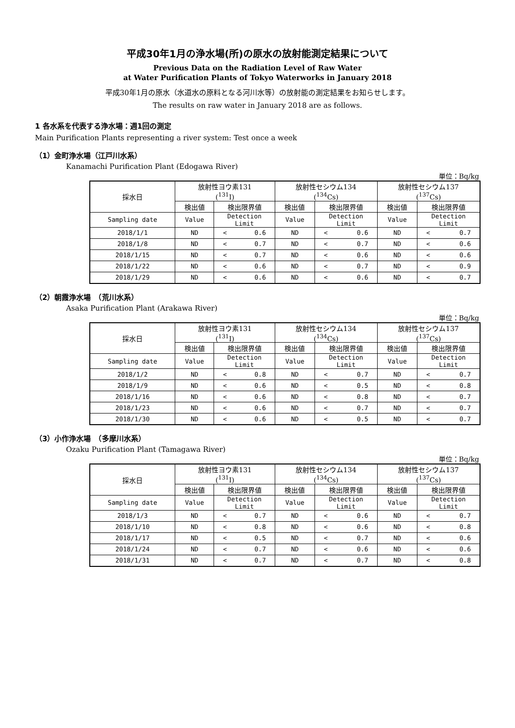平成30年1月の浄水場(所)の原水の放射能測定結果について
Previous Data on the Radiation Level of Raw Water
at Water Purification Plants of Tokyo Waterworks in January 2018
平成30年1月の原水（水道水の原料となる河川水等）の放射能の測定結果をお知らせします。
The results on raw water in January 2018 are as follows.
1 各水系を代表する浄水場：週1回の測定
Main Purification Plants representing a river system: Test once a week
（1）金町浄水場（江戸川水系）
Kanamachi Purification Plant (Edogawa River)
単位：Bq/kg
| 採水日 | 放射性ヨウ素131 (<sup>131</sup>I) | | 放射性セシウム134 (<sup>134</sup>Cs) | | 放射性セシウム137 (<sup>137</sup>Cs) | |
| --- | --- | --- | --- | --- | --- | --- |
| | 検出値 | 検出限界値 | 検出値 | 検出限界値 | 検出値 | 検出限界値 |
| Sampling date | Value | Detection Limit | Value | Detection Limit | Value | Detection Limit |
| 2018/1/1 | ND | < 0.6 | ND | < 0.6 | ND | < 0.7 |
| 2018/1/8 | ND | < 0.7 | ND | < 0.7 | ND | < 0.6 |
| 2018/1/15 | ND | < 0.7 | ND | < 0.6 | ND | < 0.6 |
| 2018/1/22 | ND | < 0.6 | ND | < 0.7 | ND | < 0.9 |
| 2018/1/29 | ND | < 0.6 | ND | < 0.6 | ND | < 0.7 |
（2）朝霞浄水場　（荒川水系）
Asaka Purification Plant (Arakawa River)
単位：Bq/kg
| 採水日 | 放射性ヨウ素131 (<sup>131</sup>I) | | 放射性セシウム134 (<sup>134</sup>Cs) | | 放射性セシウム137 (<sup>137</sup>Cs) | |
| --- | --- | --- | --- | --- | --- | --- |
| | 検出値 | 検出限界値 | 検出値 | 検出限界値 | 検出値 | 検出限界値 |
| Sampling date | Value | Detection Limit | Value | Detection Limit | Value | Detection Limit |
| 2018/1/2 | ND | < 0.8 | ND | < 0.7 | ND | < 0.7 |
| 2018/1/9 | ND | < 0.6 | ND | < 0.5 | ND | < 0.8 |
| 2018/1/16 | ND | < 0.6 | ND | < 0.8 | ND | < 0.7 |
| 2018/1/23 | ND | < 0.6 | ND | < 0.7 | ND | < 0.7 |
| 2018/1/30 | ND | < 0.6 | ND | < 0.5 | ND | < 0.7 |
（3）小作浄水場　（多摩川水系）
Ozaku Purification Plant (Tamagawa River)
単位：Bq/kg
| 採水日 | 放射性ヨウ素131 (<sup>131</sup>I) | | 放射性セシウム134 (<sup>134</sup>Cs) | | 放射性セシウム137 (<sup>137</sup>Cs) | |
| --- | --- | --- | --- | --- | --- | --- |
| | 検出値 | 検出限界値 | 検出値 | 検出限界値 | 検出値 | 検出限界値 |
| Sampling date | Value | Detection Limit | Value | Detection Limit | Value | Detection Limit |
| 2018/1/3 | ND | < 0.7 | ND | < 0.6 | ND | < 0.7 |
| 2018/1/10 | ND | < 0.8 | ND | < 0.6 | ND | < 0.8 |
| 2018/1/17 | ND | < 0.5 | ND | < 0.7 | ND | < 0.6 |
| 2018/1/24 | ND | < 0.7 | ND | < 0.6 | ND | < 0.6 |
| 2018/1/31 | ND | < 0.7 | ND | < 0.7 | ND | < 0.8 |